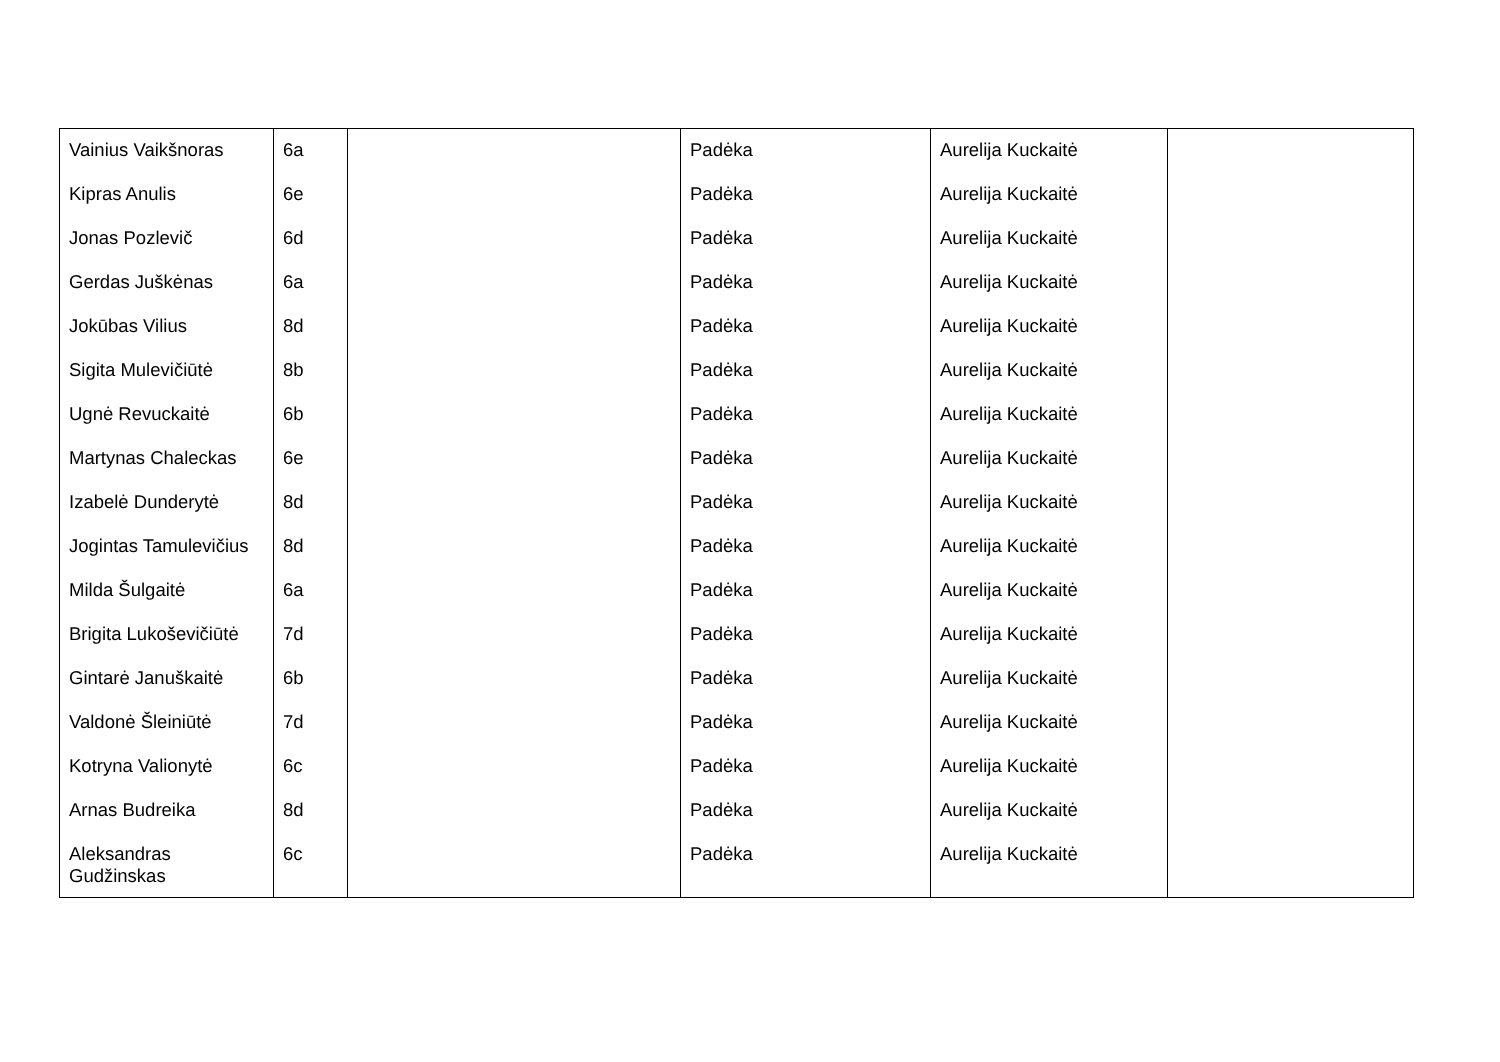| Vainius Vaikšnoras | 6a | | Padėka | Aurelija Kuckaitė | |
| Kipras Anulis | 6e | | Padėka | Aurelija Kuckaitė | |
| Jonas Pozlevič | 6d | | Padėka | Aurelija Kuckaitė | |
| Gerdas Juškėnas | 6a | | Padėka | Aurelija Kuckaitė | |
| Jokūbas Vilius | 8d | | Padėka | Aurelija Kuckaitė | |
| Sigita Mulevičiūtė | 8b | | Padėka | Aurelija Kuckaitė | |
| Ugnė Revuckaitė | 6b | | Padėka | Aurelija Kuckaitė | |
| Martynas Chaleckas | 6e | | Padėka | Aurelija Kuckaitė | |
| Izabelė Dunderytė | 8d | | Padėka | Aurelija Kuckaitė | |
| Jogintas Tamulevičius | 8d | | Padėka | Aurelija Kuckaitė | |
| Milda Šulgaitė | 6a | | Padėka | Aurelija Kuckaitė | |
| Brigita Lukoševičiūtė | 7d | | Padėka | Aurelija Kuckaitė | |
| Gintarė Januškaitė | 6b | | Padėka | Aurelija Kuckaitė | |
| Valdonė Šleiniūtė | 7d | | Padėka | Aurelija Kuckaitė | |
| Kotryna Valionytė | 6c | | Padėka | Aurelija Kuckaitė | |
| Arnas Budreika | 8d | | Padėka | Aurelija Kuckaitė | |
| Aleksandras Gudžinskas | 6c | | Padėka | Aurelija Kuckaitė | |